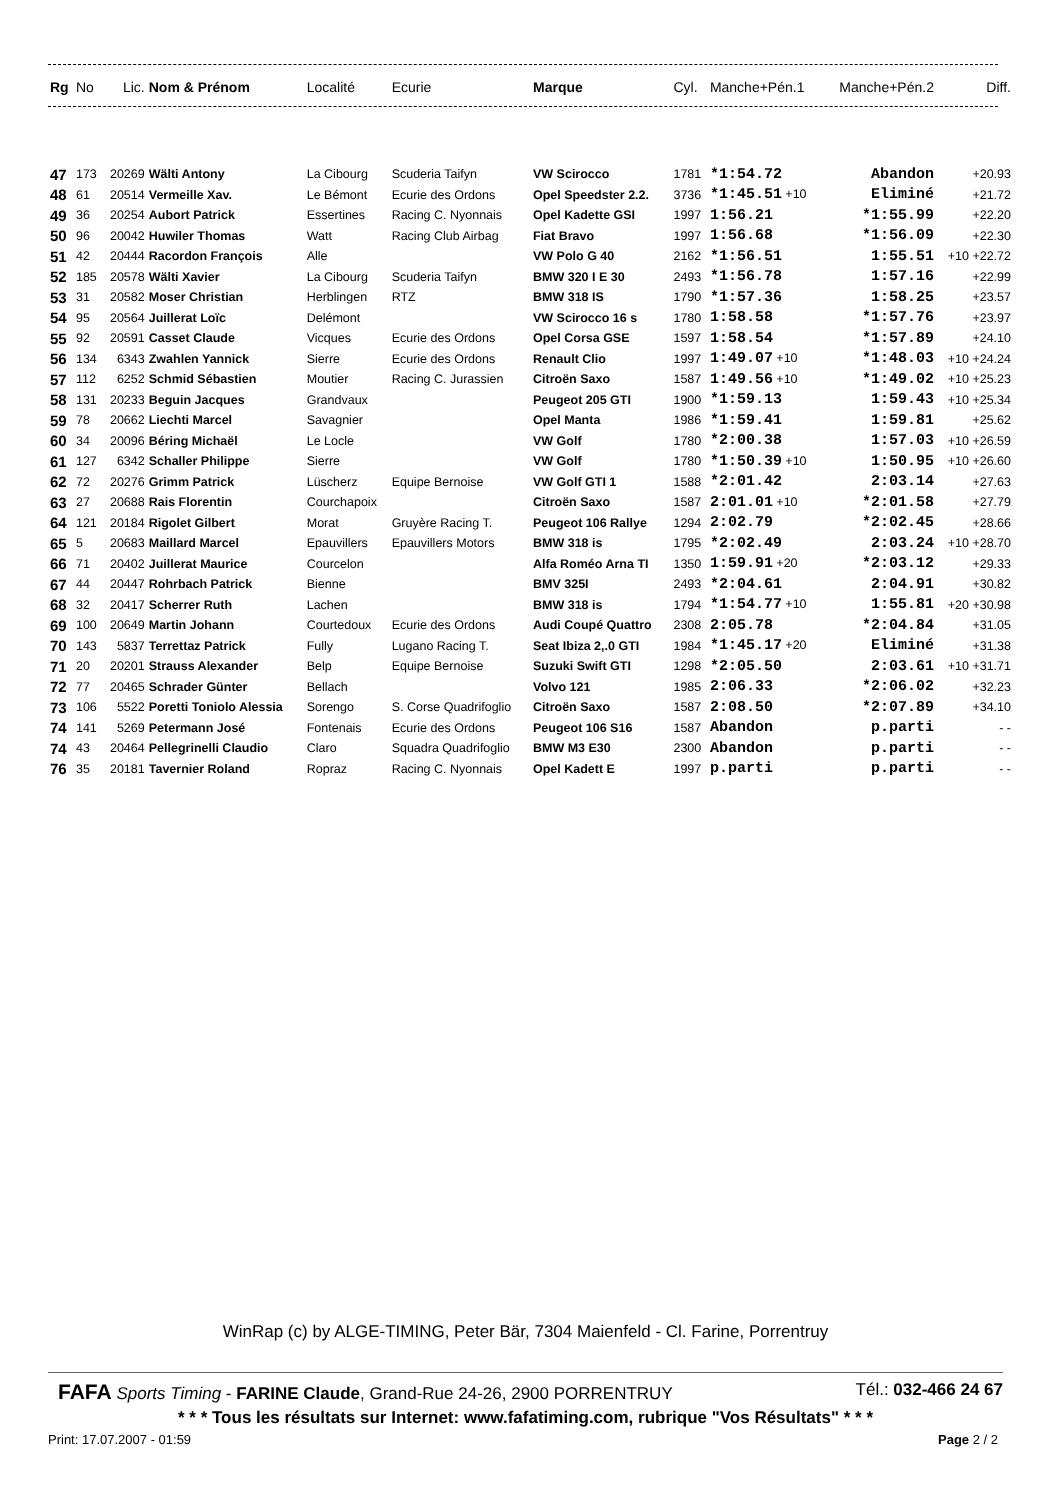| Rg | No | Lic. | Nom & Prénom | Localité | Ecurie | Marque | Cyl. | Manche+Pén.1 | Manche+Pén.2 | Diff. |
| --- | --- | --- | --- | --- | --- | --- | --- | --- | --- | --- |
| 47 | 173 | 20269 | Wälti Antony | La Cibourg | Scuderia Taifyn | VW Scirocco | 1781 | *1:54.72 | Abandon | +20.93 |
| 48 | 61 | 20514 | Vermeille Xav. | Le Bémont | Ecurie des Ordons | Opel Speedster 2.2. | 3736 | *1:45.51 +10 | Eliminé | +21.72 |
| 49 | 36 | 20254 | Aubort Patrick | Essertines | Racing C. Nyonnais | Opel Kadette GSI | 1997 | 1:56.21 | *1:55.99 | +22.20 |
| 50 | 96 | 20042 | Huwiler Thomas | Watt | Racing Club Airbag | Fiat Bravo | 1997 | 1:56.68 | *1:56.09 | +22.30 |
| 51 | 42 | 20444 | Racordon François | Alle | | VW Polo G 40 | 2162 | *1:56.51 | 1:55.51 | +10 +22.72 |
| 52 | 185 | 20578 | Wälti Xavier | La Cibourg | Scuderia Taifyn | BMW 320 I E 30 | 2493 | *1:56.78 | 1:57.16 | +22.99 |
| 53 | 31 | 20582 | Moser Christian | Herblingen | RTZ | BMW 318 IS | 1790 | *1:57.36 | 1:58.25 | +23.57 |
| 54 | 95 | 20564 | Juillerat Loïc | Delémont | | VW Scirocco 16 s | 1780 | 1:58.58 | *1:57.76 | +23.97 |
| 55 | 92 | 20591 | Casset Claude | Vicques | Ecurie des Ordons | Opel Corsa GSE | 1597 | 1:58.54 | *1:57.89 | +24.10 |
| 56 | 134 | 6343 | Zwahlen Yannick | Sierre | Ecurie des Ordons | Renault Clio | 1997 | 1:49.07 +10 | *1:48.03 | +10 +24.24 |
| 57 | 112 | 6252 | Schmid Sébastien | Moutier | Racing C. Jurassien | Citroën Saxo | 1587 | 1:49.56 +10 | *1:49.02 | +10 +25.23 |
| 58 | 131 | 20233 | Beguin Jacques | Grandvaux | | Peugeot 205 GTI | 1900 | *1:59.13 | 1:59.43 | +10 +25.34 |
| 59 | 78 | 20662 | Liechti Marcel | Savagnier | | Opel Manta | 1986 | *1:59.41 | 1:59.81 | +25.62 |
| 60 | 34 | 20096 | Béring Michaël | Le Locle | | VW Golf | 1780 | *2:00.38 | 1:57.03 | +10 +26.59 |
| 61 | 127 | 6342 | Schaller Philippe | Sierre | | VW Golf | 1780 | *1:50.39 +10 | 1:50.95 | +10 +26.60 |
| 62 | 72 | 20276 | Grimm Patrick | Lüscherz | Equipe Bernoise | VW Golf GTI 1 | 1588 | *2:01.42 | 2:03.14 | +27.63 |
| 63 | 27 | 20688 | Rais Florentin | Courchapoix | | Citroën Saxo | 1587 | 2:01.01 +10 | *2:01.58 | +27.79 |
| 64 | 121 | 20184 | Rigolet Gilbert | Morat | Gruyère Racing T. | Peugeot 106 Rallye | 1294 | 2:02.79 | *2:02.45 | +28.66 |
| 65 | 5 | 20683 | Maillard Marcel | Epauvillers | Epauvillers Motors | BMW 318 is | 1795 | *2:02.49 | 2:03.24 | +10 +28.70 |
| 66 | 71 | 20402 | Juillerat Maurice | Courcelon | | Alfa Roméo Arna TI | 1350 | 1:59.91 +20 | *2:03.12 | +29.33 |
| 67 | 44 | 20447 | Rohrbach Patrick | Bienne | | BMV 325I | 2493 | *2:04.61 | 2:04.91 | +30.82 |
| 68 | 32 | 20417 | Scherrer Ruth | Lachen | | BMW 318 is | 1794 | *1:54.77 +10 | 1:55.81 | +20 +30.98 |
| 69 | 100 | 20649 | Martin Johann | Courtedoux | Ecurie des Ordons | Audi Coupé Quattro | 2308 | 2:05.78 | *2:04.84 | +31.05 |
| 70 | 143 | 5837 | Terrettaz Patrick | Fully | Lugano Racing T. | Seat Ibiza 2,.0 GTI | 1984 | *1:45.17 +20 | Eliminé | +31.38 |
| 71 | 20 | 20201 | Strauss Alexander | Belp | Equipe Bernoise | Suzuki Swift GTI | 1298 | *2:05.50 | 2:03.61 | +10 +31.71 |
| 72 | 77 | 20465 | Schrader Günter | Bellach | | Volvo 121 | 1985 | 2:06.33 | *2:06.02 | +32.23 |
| 73 | 106 | 5522 | Poretti Toniolo Alessia | Sorengo | S. Corse Quadrifoglio | Citroën Saxo | 1587 | 2:08.50 | *2:07.89 | +34.10 |
| 74 | 141 | 5269 | Petermann José | Fontenais | Ecurie des Ordons | Peugeot 106 S16 | 1587 | Abandon | p.parti | - - |
| 74 | 43 | 20464 | Pellegrinelli Claudio | Claro | Squadra Quadrifoglio | BMW M3 E30 | 2300 | Abandon | p.parti | - - |
| 76 | 35 | 20181 | Tavernier Roland | Ropraz | Racing C. Nyonnais | Opel Kadett E | 1997 | p.parti | p.parti | - - |
WinRap (c) by ALGE-TIMING, Peter Bär, 7304 Maienfeld - Cl. Farine, Porrentruy
FAFA Sports Timing - FARINE Claude, Grand-Rue 24-26, 2900 PORRENTRUY Tél.: 032-466 24 67
* * * Tous les résultats sur Internet: www.fafatiming.com, rubrique "Vos Résultats" * * *
Print: 17.07.2007 - 01:59 Page 2 / 2